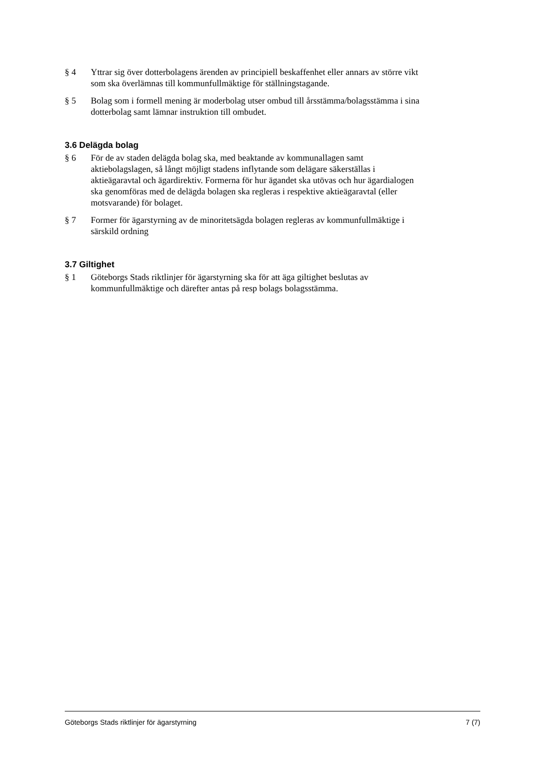§ 4 Yttrar sig över dotterbolagens ärenden av principiell beskaffenhet eller annars av större vikt som ska överlämnas till kommunfullmäktige för ställningstagande.
§ 5 Bolag som i formell mening är moderbolag utser ombud till årsstämma/bolagsstämma i sina dotterbolag samt lämnar instruktion till ombudet.
3.6 Delägda bolag
§ 6 För de av staden delägda bolag ska, med beaktande av kommunallagen samt aktiebolagslagen, så långt möjligt stadens inflytande som delägare säkerställas i aktieägaravtal och ägardirektiv. Formerna för hur ägandet ska utövas och hur ägardialogen ska genomföras med de delägda bolagen ska regleras i respektive aktieägaravtal (eller motsvarande) för bolaget.
§ 7 Former för ägarstyrning av de minoritetsägda bolagen regleras av kommunfullmäktige i särskild ordning
3.7 Giltighet
§ 1 Göteborgs Stads riktlinjer för ägarstyrning ska för att äga giltighet beslutas av kommunfullmäktige och därefter antas på resp bolags bolagsstämma.
Göteborgs Stads riktlinjer för ägarstyrning 7 (7)